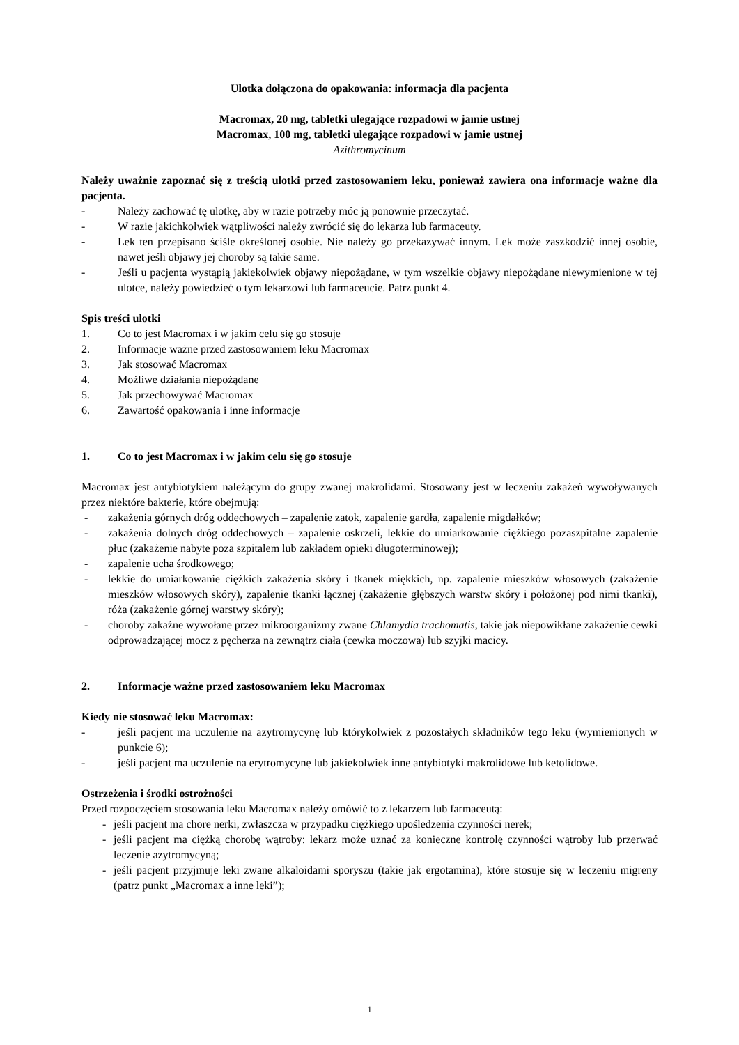Ulotka dołączona do opakowania: informacja dla pacjenta
Macromax, 20 mg, tabletki ulegające rozpadowi w jamie ustnej
Macromax, 100 mg, tabletki ulegające rozpadowi w jamie ustnej
Azithromycinum
Należy uważnie zapoznać się z treścią ulotki przed zastosowaniem leku, ponieważ zawiera ona informacje ważne dla pacjenta.
- Należy zachować tę ulotkę, aby w razie potrzeby móc ją ponownie przeczytać.
- W razie jakichkolwiek wątpliwości należy zwrócić się do lekarza lub farmaceuty.
- Lek ten przepisano ściśle określonej osobie. Nie należy go przekazywać innym. Lek może zaszkodzić innej osobie, nawet jeśli objawy jej choroby są takie same.
- Jeśli u pacjenta wystąpią jakiekolwiek objawy niepożądane, w tym wszelkie objawy niepożądane niewymienione w tej ulotce, należy powiedzieć o tym lekarzowi lub farmaceucie. Patrz punkt 4.
Spis treści ulotki
1. Co to jest Macromax i w jakim celu się go stosuje
2. Informacje ważne przed zastosowaniem leku Macromax
3. Jak stosować Macromax
4. Możliwe działania niepożądane
5. Jak przechowywać Macromax
6. Zawartość opakowania i inne informacje
1. Co to jest Macromax i w jakim celu się go stosuje
Macromax jest antybiotykiem należącym do grupy zwanej makrolidami. Stosowany jest w leczeniu zakażeń wywoływanych przez niektóre bakterie, które obejmują:
- zakażenia górnych dróg oddechowych – zapalenie zatok, zapalenie gardła, zapalenie migdałków;
- zakażenia dolnych dróg oddechowych – zapalenie oskrzeli, lekkie do umiarkowanie ciężkiego pozaszpitalne zapalenie płuc (zakażenie nabyte poza szpitalem lub zakładem opieki długoterminowej);
- zapalenie ucha środkowego;
- lekkie do umiarkowanie ciężkich zakażenia skóry i tkanek miękkich, np. zapalenie mieszków włosowych (zakażenie mieszków włosowych skóry), zapalenie tkanki łącznej (zakażenie głębszych warstw skóry i położonej pod nimi tkanki), róża (zakażenie górnej warstwy skóry);
- choroby zakaźne wywołane przez mikroorganizmy zwane Chlamydia trachomatis, takie jak niepowikłane zakażenie cewki odprowadzającej mocz z pęcherza na zewnątrz ciała (cewka moczowa) lub szyjki macicy.
2. Informacje ważne przed zastosowaniem leku Macromax
Kiedy nie stosować leku Macromax:
- jeśli pacjent ma uczulenie na azytromycynę lub którykolwiek z pozostałych składników tego leku (wymienionych w punkcie 6);
- jeśli pacjent ma uczulenie na erytromycynę lub jakiekolwiek inne antybiotyki makrolidowe lub ketolidowe.
Ostrzeżenia i środki ostrożności
Przed rozpoczęciem stosowania leku Macromax należy omówić to z lekarzem lub farmaceutą:
- jeśli pacjent ma chore nerki, zwłaszcza w przypadku ciężkiego upośledzenia czynności nerek;
- jeśli pacjent ma ciężką chorobę wątroby: lekarz może uznać za konieczne kontrolę czynności wątroby lub przerwać leczenie azytromycyną;
- jeśli pacjent przyjmuje leki zwane alkaloidami sporyszu (takie jak ergotamina), które stosuje się w leczeniu migreny (patrz punkt „Macromax a inne leki”);
1